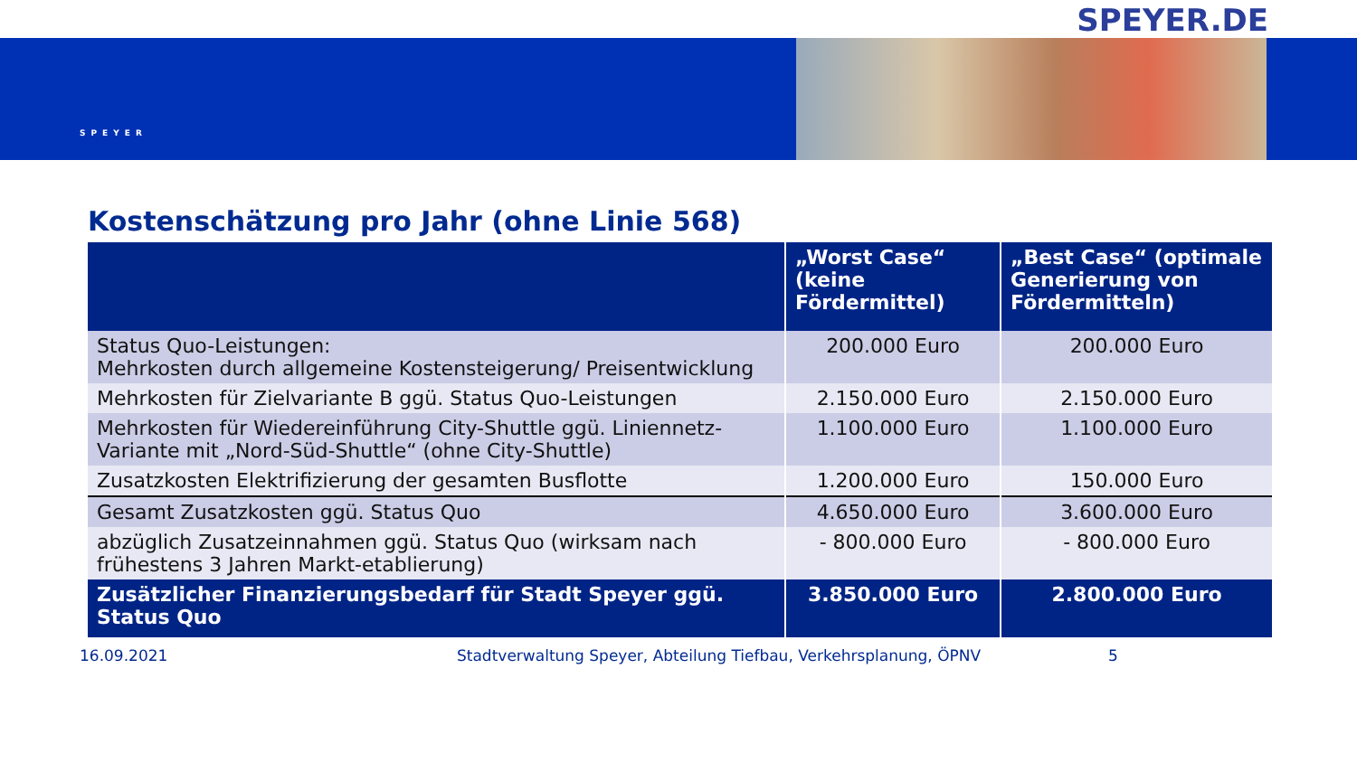SPEYER.DE
SPEYER
Kostenschätzung pro Jahr (ohne Linie 568)
| | „Worst Case“ (keine Fördermittel) | „Best Case“ (optimale Generierung von Fördermitteln) |
| --- | --- | --- |
| Status Quo-Leistungen: Mehrkosten durch allgemeine Kostensteigerung/ Preisentwicklung | 200.000 Euro | 200.000 Euro |
| Mehrkosten für Zielvariante B ggü. Status Quo-Leistungen | 2.150.000 Euro | 2.150.000 Euro |
| Mehrkosten für Wiedereinführung City-Shuttle ggü. Liniennetz-Variante mit „Nord-Süd-Shuttle“ (ohne City-Shuttle) | 1.100.000 Euro | 1.100.000 Euro |
| Zusatzkosten Elektrifizierung der gesamten Busflotte | 1.200.000 Euro | 150.000 Euro |
| Gesamt Zusatzkosten ggü. Status Quo | 4.650.000 Euro | 3.600.000 Euro |
| abzüglich Zusatzeinnahmen ggü. Status Quo (wirksam nach frühestens 3 Jahren Markt-etablierung) | - 800.000 Euro | - 800.000 Euro |
| Zusätzlicher Finanzierungsbedarf für Stadt Speyer ggü. Status Quo | 3.850.000 Euro | 2.800.000 Euro |
16.09.2021 Stadtverwaltung Speyer, Abteilung Tiefbau, Verkehrsplanung, ÖPNV 5